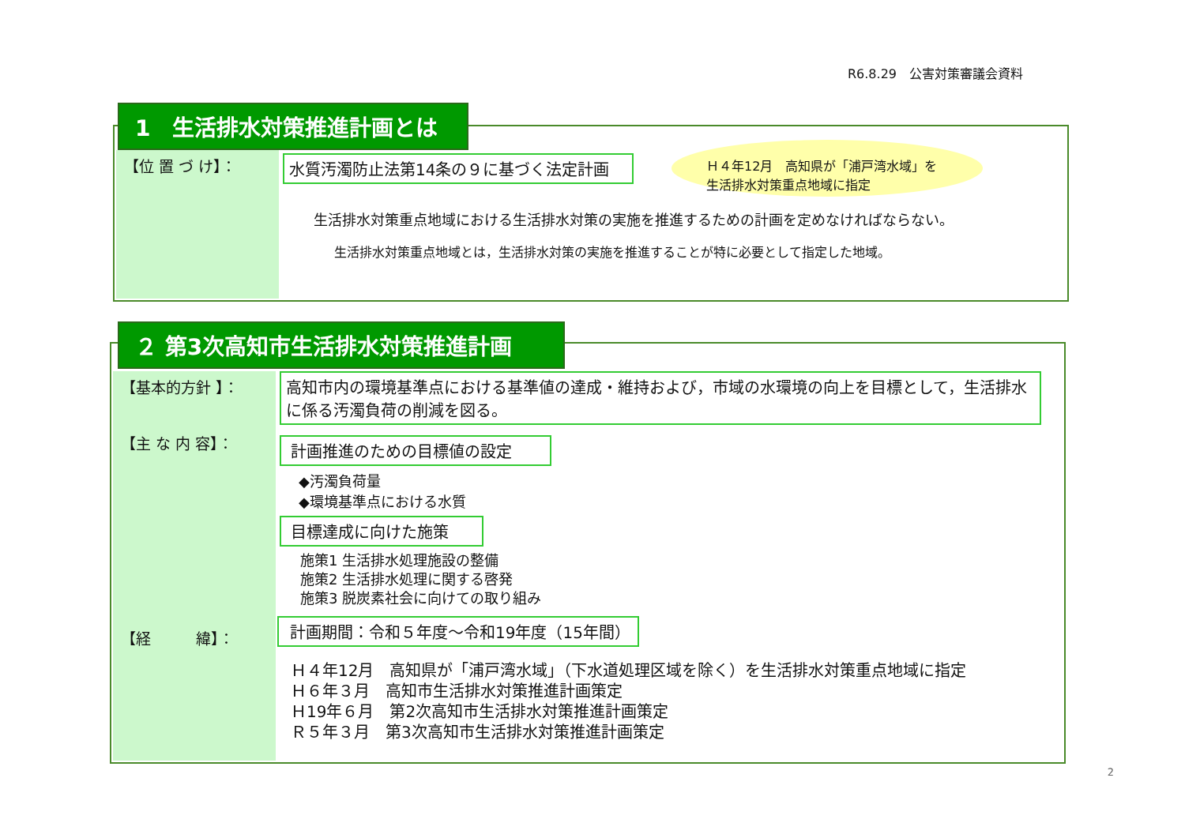R6.8.29　公害対策審議会資料
1　生活排水対策推進計画とは
【位 置 づ け】： 水質汚濁防止法第14条の９に基づく法定計画
Ｈ４年12月　高知県が「浦戸湾水域」を
生活排水対策重点地域に指定
生活排水対策重点地域における生活排水対策の実施を推進するための計画を定めなければならない。
生活排水対策重点地域とは，生活排水対策の実施を推進することが特に必要として指定した地域。
２ 第3次高知市生活排水対策推進計画
【基本的方針 】：
【主 な 内 容】：
【経　　　緯】：
高知市内の環境基準点における基準値の達成・維持および，市域の水環境の向上を目標として，生活排水に係る汚濁負荷の削減を図る。
計画推進のための目標値の設定
◆汚濁負荷量
◆環境基準点における水質
目標達成に向けた施策
施策1 生活排水処理施設の整備
施策2 生活排水処理に関する啓発
施策3 脱炭素社会に向けての取り組み
計画期間：令和５年度～令和19年度（15年間）
Ｈ４年12月　高知県が「浦戸湾水域」（下水道処理区域を除く）を生活排水対策重点地域に指定
Ｈ６年３月　高知市生活排水対策推進計画策定
Ｈ19年６月　第2次高知市生活排水対策推進計画策定
Ｒ５年３月　第3次高知市生活排水対策推進計画策定
2